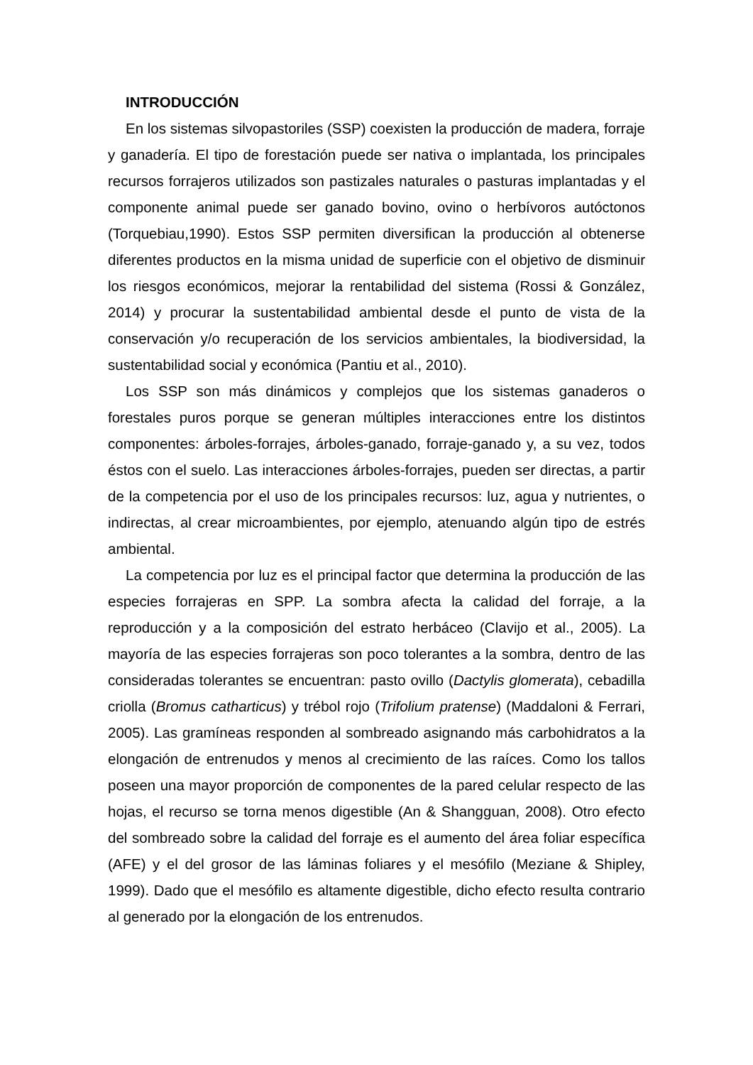INTRODUCCIÓN
En los sistemas silvopastoriles (SSP) coexisten la producción de madera, forraje y ganadería. El tipo de forestación puede ser nativa o implantada, los principales recursos forrajeros utilizados son pastizales naturales o pasturas implantadas y el componente animal puede ser ganado bovino, ovino o herbívoros autóctonos (Torquebiau,1990). Estos SSP permiten diversifican la producción al obtenerse diferentes productos en la misma unidad de superficie con el objetivo de disminuir los riesgos económicos, mejorar la rentabilidad del sistema (Rossi & González, 2014) y procurar la sustentabilidad ambiental desde el punto de vista de la conservación y/o recuperación de los servicios ambientales, la biodiversidad, la sustentabilidad social y económica (Pantiu et al., 2010).
Los SSP son más dinámicos y complejos que los sistemas ganaderos o forestales puros porque se generan múltiples interacciones entre los distintos componentes: árboles-forrajes, árboles-ganado, forraje-ganado y, a su vez, todos éstos con el suelo. Las interacciones árboles-forrajes, pueden ser directas, a partir de la competencia por el uso de los principales recursos: luz, agua y nutrientes, o indirectas, al crear microambientes, por ejemplo, atenuando algún tipo de estrés ambiental.
La competencia por luz es el principal factor que determina la producción de las especies forrajeras en SPP. La sombra afecta la calidad del forraje, a la reproducción y a la composición del estrato herbáceo (Clavijo et al., 2005). La mayoría de las especies forrajeras son poco tolerantes a la sombra, dentro de las consideradas tolerantes se encuentran: pasto ovillo (Dactylis glomerata), cebadilla criolla (Bromus catharticus) y trébol rojo (Trifolium pratense) (Maddaloni & Ferrari, 2005). Las gramíneas responden al sombreado asignando más carbohidratos a la elongación de entrenudos y menos al crecimiento de las raíces. Como los tallos poseen una mayor proporción de componentes de la pared celular respecto de las hojas, el recurso se torna menos digestible (An & Shangguan, 2008). Otro efecto del sombreado sobre la calidad del forraje es el aumento del área foliar específica (AFE) y el del grosor de las láminas foliares y el mesófilo (Meziane & Shipley, 1999). Dado que el mesófilo es altamente digestible, dicho efecto resulta contrario al generado por la elongación de los entrenudos.